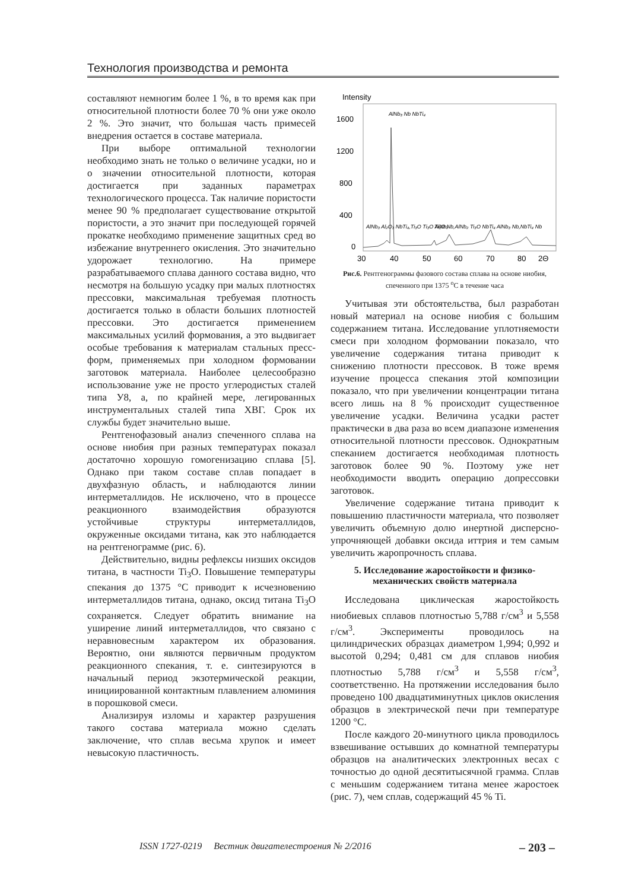Технология производства и ремонта
составляют немногим более 1 %, в то время как при относительной плотности более 70 % они уже около 2 %. Это значит, что большая часть примесей внедрения остается в составе материала.
При выборе оптимальной технологии необходимо знать не только о величине усадки, но и о значении относительной плотности, которая достигается при заданных параметрах технологического процесса. Так наличие пористости менее 90 % предполагает существование открытой пористости, а это значит при последующей горячей прокатке необходимо применение защитных сред во избежание внутреннего окисления. Это значительно удорожает технологию. На примере разрабатываемого сплава данного состава видно, что несмотря на большую усадку при малых плотностях прессовки, максимальная требуемая плотность достигается только в области больших плотностей прессовки. Это достигается применением максимальных усилий формования, а это выдвигает особые требования к материалам стальных пресс-форм, применяемых при холодном формовании заготовок материала. Наиболее целесообразно использование уже не просто углеродистых сталей типа У8, а, по крайней мере, легированных инструментальных сталей типа ХВГ. Срок их службы будет значительно выше.
Рентгенофазовый анализ спеченного сплава на основе ниобия при разных температурах показал достаточно хорошую гомогенизацию сплава [5]. Однако при таком составе сплав попадает в двухфазную область, и наблюдаются линии интерметаллидов. Не исключено, что в процессе реакционного взаимодействия образуются устойчивые структуры интерметаллидов, окруженные оксидами титана, как это наблюдается на рентгенограмме (рис. 6).
Действительно, видны рефлексы низших оксидов титана, в частности Ti<sub>3</sub>O. Повышение температуры спекания до 1375 °С приводит к исчезновению интерметаллидов титана, однако, оксид титана Ti<sub>3</sub>O сохраняется. Следует обратить внимание на уширение линий интерметаллидов, что связано с неравновесным характером их образования. Вероятно, они являются первичным продуктом реакционного спекания, т. е. синтезируются в начальный период экзотермической реакции, инициированной контактным плавлением алюминия в порошковой смеси.
Анализируя изломы и характер разрушения такого состава материала можно сделать заключение, что сплав весьма хрупок и имеет невысокую пластичность.
Intensity
1600
1200
800
400
0
30
40
50
60
70
80
2Θ
AlNb₃ Nb NbTi₄
AlNb₃ Al₂O₃ NbTi₄,Ti₃O Ti₃O AlNb₂
Ti₃O Nb,AlNb₂ Ti₃O NbTi₄ AlNb₃ Nb,NbTi₄ Nb
Рис.6. Рентгенограммы фазового состава сплава на основе ниобия, спеченного при 1375 <sup>о</sup>С в течение часа
Учитывая эти обстоятельства, был разработан новый материал на основе ниобия с большим содержанием титана. Исследование уплотняемости смеси при холодном формовании показало, что увеличение содержания титана приводит к снижению плотности прессовок. В тоже время изучение процесса спекания этой композиции показало, что при увеличении концентрации титана всего лишь на 8 % происходит существенное увеличение усадки. Величина усадки растет практически в два раза во всем диапазоне изменения относительной плотности прессовок. Однократным спеканием достигается необходимая плотность заготовок более 90 %. Поэтому уже нет необходимости вводить операцию допрессовки заготовок.
Увеличение содержание титана приводит к повышению пластичности материала, что позволяет увеличить объемную долю инертной дисперсно-упрочняющей добавки оксида иттрия и тем самым увеличить жаропрочность сплава.
5. Исследование жаростойкости и физико-механических свойств материала
Исследована циклическая жаростойкость ниобиевых сплавов плотностью 5,788 г/см<sup>3</sup> и 5,558 г/см<sup>3</sup>. Эксперименты проводилось на цилиндрических образцах диаметром 1,994; 0,992 и высотой 0,294; 0,481 см для сплавов ниобия плотностью 5,788 г/см<sup>3</sup> и 5,558 г/см<sup>3</sup>, соответственно. На протяжении исследования было проведено 100 двадцатиминутных циклов окисления образцов в электрической печи при температуре 1200 °С.
После каждого 20-минутного цикла проводилось взвешивание остывших до комнатной температуры образцов на аналитических электронных весах с точностью до одной десятитысячной грамма. Сплав с меньшим содержанием титана менее жаростоек (рис. 7), чем сплав, содержащий 45 % Ti.
ISSN 1727-0219 Вестник двигателестроения № 2/2016 – 203 –